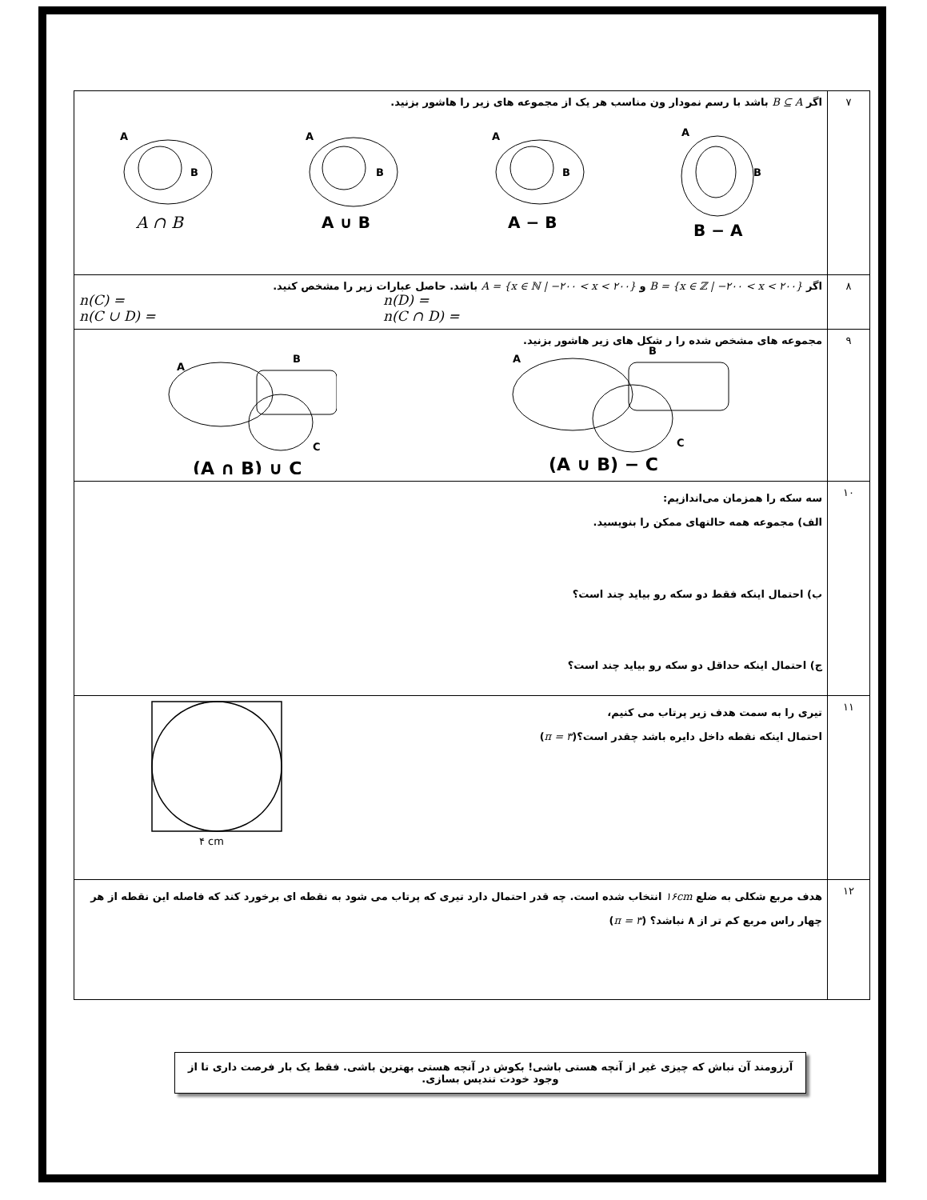| ۷ | اگر B ⊆ A باشد با رسم نمودار ون مناسب هر یک از مجموعه های زیر را هاشور بزنید. A B A ∩ B A B A ∪ B A B A − B A B B − A |
| ۸ | اگر B = {x ∈ ℤ / −۲۰۰ < x < ۲۰۰} و A = {x ∈ ℕ / −۲۰۰ < x < ۲۰۰} باشد. حاصل عبارات زیر را مشخص کنید. n(C) = n(C ∪ D) = n(D) = n(C ∩ D) = |
| ۹ | مجموعه های مشخص شده را ر شکل های زیر هاشور بزنید. A B C (A ∩ B) ∪ C A B C (A ∪ B) − C |
| ۱۰ | سه سکه را همزمان می‌اندازیم: الف) مجموعه همه حالتهای ممکن را بنویسید. ب) احتمال اینکه فقط دو سکه رو بیاید چند است؟ ج) احتمال اینکه حداقل دو سکه رو بیاید چند است؟ |
| ۱۱ | تیری را به سمت هدف زیر پرتاب می کنیم، احتمال اینکه نقطه داخل دایره باشد چقدر است؟( π = ۳ ) ۴ cm |
| ۱۲ | هدف مربع شکلی به ضلع ۱۶cm انتخاب شده است. چه قدر احتمال دارد تیری که پرتاب می شود به نقطه ای برخورد کند که فاصله این نقطه از هر چهار راس مربع کم تر از ۸ نباشد؟ ( π = ۳ ) |
آرزومند آن نباش که چیزی غیر از آنچه هستی باشی! بکوش در آنچه هستی بهترین باشی. فقط یک بار فرصت داری تا از وجود خودت تندیس بسازی.